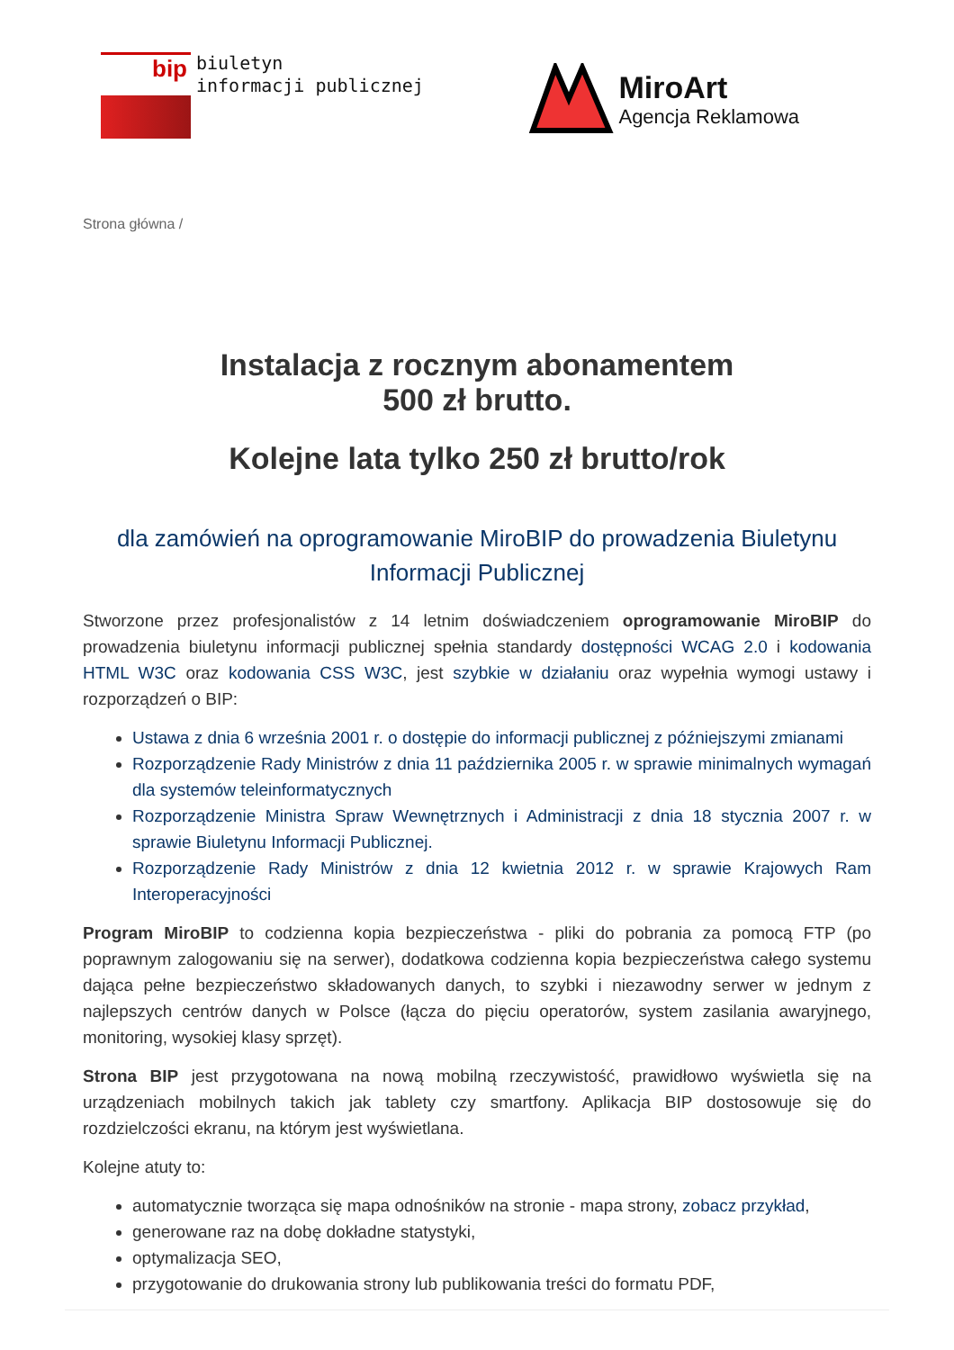bip
biuletyn
informacji publicznej
MiroArt
Agencja Reklamowa
Strona główna /
Instalacja z rocznym abonamentem
500 zł brutto.
Kolejne lata tylko 250 zł brutto/rok
dla zamówień na oprogramowanie MiroBIP do prowadzenia Biuletynu Informacji Publicznej
Stworzone przez profesjonalistów z 14 letnim doświadczeniem oprogramowanie MiroBIP do prowadzenia biuletynu informacji publicznej spełnia standardy dostępności WCAG 2.0 i kodowania HTML W3C oraz kodowania CSS W3C, jest szybkie w działaniu oraz wypełnia wymogi ustawy i rozporządzeń o BIP:
Ustawa z dnia 6 września 2001 r. o dostępie do informacji publicznej z późniejszymi zmianami
Rozporządzenie Rady Ministrów z dnia 11 października 2005 r. w sprawie minimalnych wymagań dla systemów teleinformatycznych
Rozporządzenie Ministra Spraw Wewnętrznych i Administracji z dnia 18 stycznia 2007 r. w sprawie Biuletynu Informacji Publicznej.
Rozporządzenie Rady Ministrów z dnia 12 kwietnia 2012 r. w sprawie Krajowych Ram Interoperacyjności
Program MiroBIP to codzienna kopia bezpieczeństwa - pliki do pobrania za pomocą FTP (po poprawnym zalogowaniu się na serwer), dodatkowa codzienna kopia bezpieczeństwa całego systemu dająca pełne bezpieczeństwo składowanych danych, to szybki i niezawodny serwer w jednym z najlepszych centrów danych w Polsce (łącza do pięciu operatorów, system zasilania awaryjnego, monitoring, wysokiej klasy sprzęt).
Strona BIP jest przygotowana na nową mobilną rzeczywistość, prawidłowo wyświetla się na urządzeniach mobilnych takich jak tablety czy smartfony. Aplikacja BIP dostosowuje się do rozdzielczości ekranu, na którym jest wyświetlana.
Kolejne atuty to:
automatycznie tworząca się mapa odnośników na stronie - mapa strony, zobacz przykład,
generowane raz na dobę dokładne statystyki,
optymalizacja SEO,
przygotowanie do drukowania strony lub publikowania treści do formatu PDF,